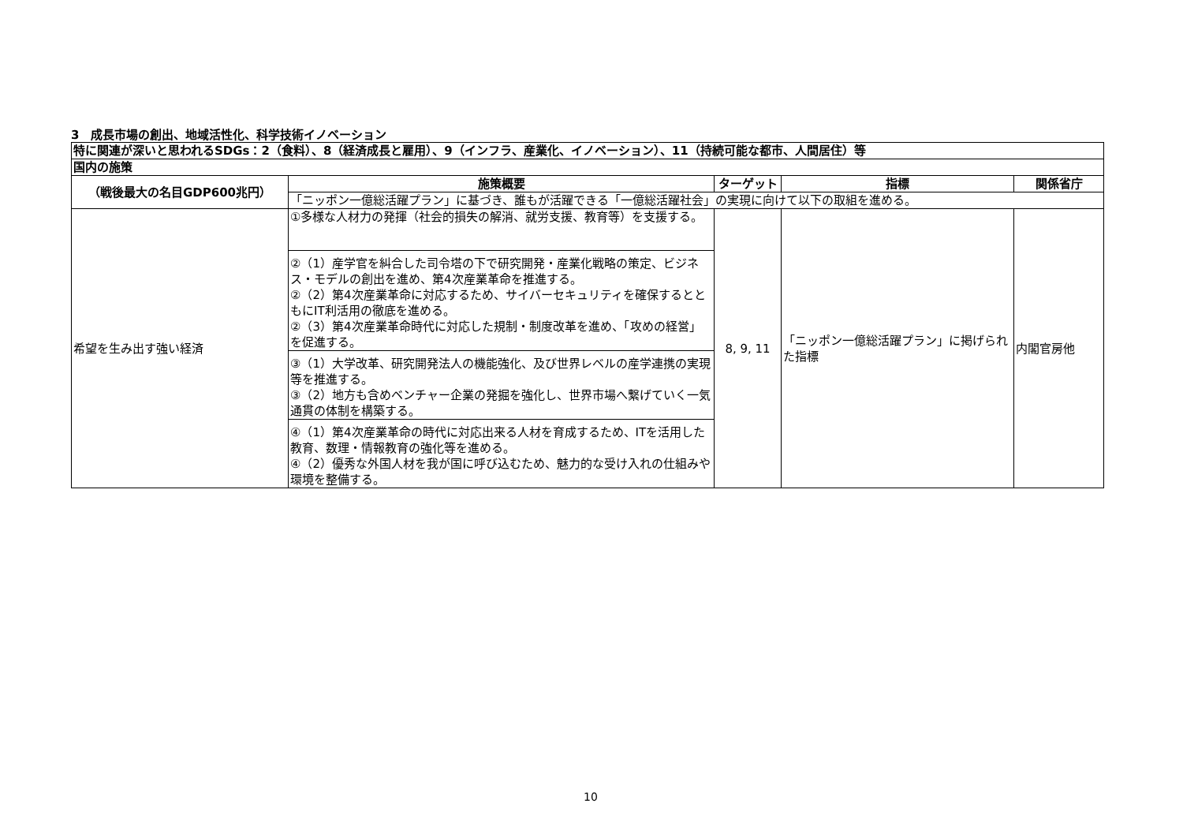3　成長市場の創出、地域活性化、科学技術イノベーション
| 特に関連が深いと思われるSDGs：2（食料）、8（経済成長と雇用）、9（インフラ、産業化、イノベーション）、11（持続可能な都市、人間居住）等 | | | | |
| 国内の施策 | | | | |
| （戦後最大の名目GDP600兆円） | 施策概要 | ターゲット | 指標 | 関係省庁 |
| | 「ニッポン一億総活躍プラン」に基づき、誰もが活躍できる「一億総活躍社会」の実現に向けて以下の取組を進める。 | | | |
| 希望を生み出す強い経済 | ①多様な人材力の発揮（社会的損失の解消、就労支援、教育等）を支援する。 | 8, 9, 11 | 「ニッポン一億総活躍プラン」に掲げられた指標 | 内閣官房他 |
| | ②（1）産学官を糾合した司令塔の下で研究開発・産業化戦略の策定、ビジネス・モデルの創出を進め、第4次産業革命を推進する。 ②（2）第4次産業革命に対応するため、サイバーセキュリティを確保するとともにIT利活用の徹底を進める。 ②（3）第4次産業革命時代に対応した規制・制度改革を進め、「攻めの経営」を促進する。 | | | |
| | ③（1）大学改革、研究開発法人の機能強化、及び世界レベルの産学連携の実現等を推進する。 ③（2）地方も含めベンチャー企業の発掘を強化し、世界市場へ繋げていく一気通貫の体制を構築する。 | | | |
| | ④（1）第4次産業革命の時代に対応出来る人材を育成するため、ITを活用した教育、数理・情報教育の強化等を進める。 ④（2）優秀な外国人材を我が国に呼び込むため、魅力的な受け入れの仕組みや環境を整備する。 | | | |
10